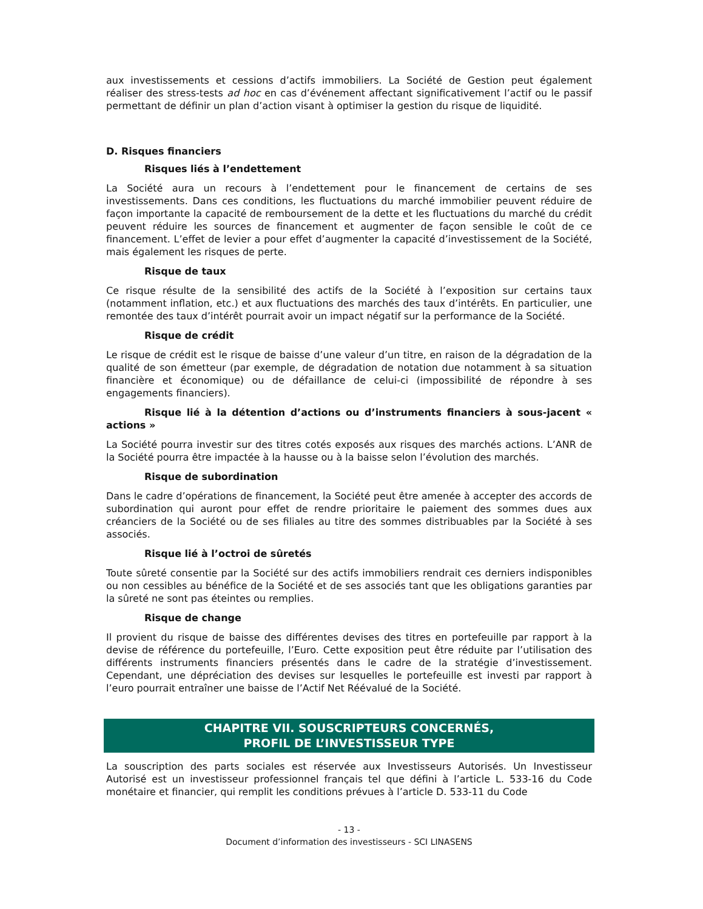aux investissements et cessions d’actifs immobiliers. La Société de Gestion peut également réaliser des stress-tests ad hoc en cas d’événement affectant significativement l’actif ou le passif permettant de définir un plan d’action visant à optimiser la gestion du risque de liquidité.
D. Risques financiers
Risques liés à l’endettement
La Société aura un recours à l’endettement pour le financement de certains de ses investissements. Dans ces conditions, les fluctuations du marché immobilier peuvent réduire de façon importante la capacité de remboursement de la dette et les fluctuations du marché du crédit peuvent réduire les sources de financement et augmenter de façon sensible le coût de ce financement. L’effet de levier a pour effet d’augmenter la capacité d’investissement de la Société, mais également les risques de perte.
Risque de taux
Ce risque résulte de la sensibilité des actifs de la Société à l’exposition sur certains taux (notamment inflation, etc.) et aux fluctuations des marchés des taux d’intérêts. En particulier, une remontée des taux d’intérêt pourrait avoir un impact négatif sur la performance de la Société.
Risque de crédit
Le risque de crédit est le risque de baisse d’une valeur d’un titre, en raison de la dégradation de la qualité de son émetteur (par exemple, de dégradation de notation due notamment à sa situation financière et économique) ou de défaillance de celui-ci (impossibilité de répondre à ses engagements financiers).
Risque lié à la détention d’actions ou d’instruments financiers à sous-jacent « actions »
La Société pourra investir sur des titres cotés exposés aux risques des marchés actions. L’ANR de la Société pourra être impactée à la hausse ou à la baisse selon l’évolution des marchés.
Risque de subordination
Dans le cadre d’opérations de financement, la Société peut être amenée à accepter des accords de subordination qui auront pour effet de rendre prioritaire le paiement des sommes dues aux créanciers de la Société ou de ses filiales au titre des sommes distribuables par la Société à ses associés.
Risque lié à l’octroi de sûretés
Toute sûreté consentie par la Société sur des actifs immobiliers rendrait ces derniers indisponibles ou non cessibles au bénéfice de la Société et de ses associés tant que les obligations garanties par la sûreté ne sont pas éteintes ou remplies.
Risque de change
Il provient du risque de baisse des différentes devises des titres en portefeuille par rapport à la devise de référence du portefeuille, l’Euro. Cette exposition peut être réduite par l’utilisation des différents instruments financiers présentés dans le cadre de la stratégie d’investissement. Cependant, une dépréciation des devises sur lesquelles le portefeuille est investi par rapport à l’euro pourrait entraîner une baisse de l’Actif Net Réévalué de la Société.
CHAPITRE VII. SOUSCRIPTEURS CONCERNÉS,
PROFIL DE L’INVESTISSEUR TYPE
La souscription des parts sociales est réservée aux Investisseurs Autorisés. Un Investisseur Autorisé est un investisseur professionnel français tel que défini à l’article L. 533-16 du Code monétaire et financier, qui remplit les conditions prévues à l’article D. 533-11 du Code
- 13 -
Document d’information des investisseurs - SCI LINASENS